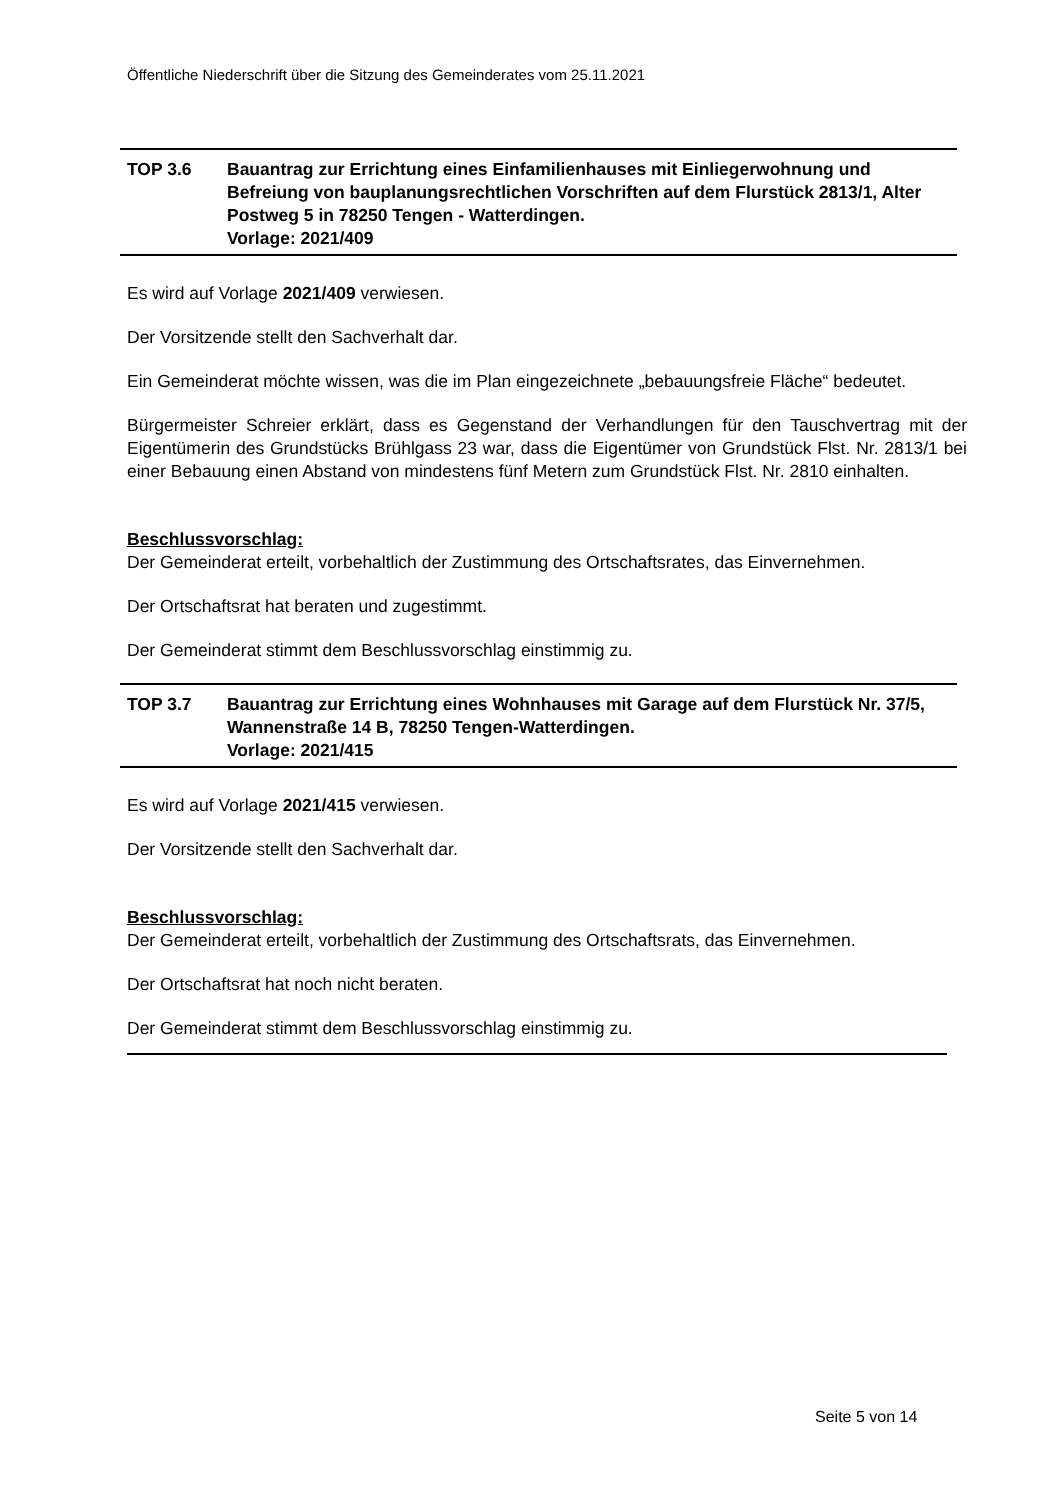Öffentliche Niederschrift über die Sitzung des Gemeinderates vom 25.11.2021
TOP 3.6 Bauantrag zur Errichtung eines Einfamilienhauses mit Einliegerwohnung und Befreiung von bauplanungsrechtlichen Vorschriften auf dem Flurstück 2813/1, Alter Postweg 5 in 78250 Tengen - Watterdingen.
Vorlage: 2021/409
Es wird auf Vorlage 2021/409 verwiesen.
Der Vorsitzende stellt den Sachverhalt dar.
Ein Gemeinderat möchte wissen, was die im Plan eingezeichnete „bebauungsfreie Fläche“ bedeutet.
Bürgermeister Schreier erklärt, dass es Gegenstand der Verhandlungen für den Tauschvertrag mit der Eigentümerin des Grundstücks Brühlgass 23 war, dass die Eigentümer von Grundstück Flst. Nr. 2813/1 bei einer Bebauung einen Abstand von mindestens fünf Metern zum Grundstück Flst. Nr. 2810 einhalten.
Beschlussvorschlag:
Der Gemeinderat erteilt, vorbehaltlich der Zustimmung des Ortschaftsrates, das Einvernehmen.
Der Ortschaftsrat hat beraten und zugestimmt.
Der Gemeinderat stimmt dem Beschlussvorschlag einstimmig zu.
TOP 3.7 Bauantrag zur Errichtung eines Wohnhauses mit Garage auf dem Flurstück Nr. 37/5, Wannenstraße 14 B, 78250 Tengen-Watterdingen.
Vorlage: 2021/415
Es wird auf Vorlage 2021/415 verwiesen.
Der Vorsitzende stellt den Sachverhalt dar.
Beschlussvorschlag:
Der Gemeinderat erteilt, vorbehaltlich der Zustimmung des Ortschaftsrats, das Einvernehmen.
Der Ortschaftsrat hat noch nicht beraten.
Der Gemeinderat stimmt dem Beschlussvorschlag einstimmig zu.
Seite 5 von 14